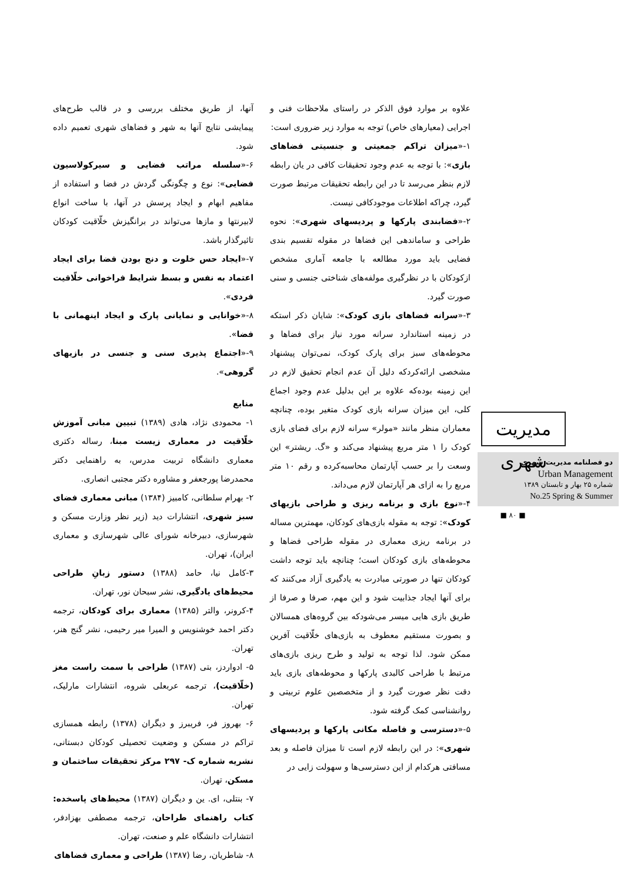علاوه بر موارد فوق الذکر در راستای ملاحظات فنی و اجرایی (معیارهای خاص) توجه به موارد زیر ضروری است:
۱-«میزان تراکم جمعیتی و جنسیتی فضاهای بازی»: با توجه به عدم وجود تحقیقات کافی در یان رابطه لازم بنظر می‌رسد تا در این رابطه تحقیقات مرتبط صورت گیرد، چراکه اطلاعات موجودکافی نیست.
۲-«فضابندی پارکها و پردیسهای شهری»: نحوه طراحی و ساماندهی این فضاها در مقوله تقسیم بندی فضایی باید مورد مطالعه با جامعه آماری مشخص ازکودکان با در نظرگیری مولفه‌های شناختی جنسی و سنی صورت گیرد.
۳-«سرانه فضاهای بازی کودک»: شایان ذکر استکه در زمینه استاندارد سرانه مورد نیاز برای فضاها و محوطه‌های سبز برای پارک کودک، نمی‌توان پیشنهاد مشخصی ارائه‌کردکه دلیل آن عدم انجام تحقیق لازم در این زمینه بوده‌که علاوه بر این بدلیل عدم وجود اجماع کلی، این میزان سرانه بازی کودک متغیر بوده، چنانچه معماران منظر مانند «مولر» سرانه لازم برای فضای بازی کودک را ۱ متر مربع پیشنهاد می‌کند و «گ. ریشتر» این وسعت را بر حسب آپارتمان محاسبه‌کرده و رقم ۱۰ متر مربع را به ازای هر آپارتمان لازم می‌داند.
۴-«نوع بازی و برنامه ریزی و طراحی بازیهای کودک»: توجه به مقوله بازی‌های کودکان، مهمترین مساله در برنامه ریزی معماری در مقوله طراحی فضاها و محوطه‌های بازی کودکان است؛ چنانچه باید توجه داشت کودکان تنها در صورتی مبادرت به یادگیری آزاد می‌کنند که برای آنها ایجاد جذابیت شود و این مهم، صرفا و صرفا از طریق بازی هایی میسر می‌شودکه بین گروه‌های همسالان و بصورت مستقیم معطوف به بازی‌های خلّاقیت آفرین ممکن شود. لذا توجه به تولید و طرح ریزی بازی‌های مرتبط با طراحی کالبدی پارکها و محوطه‌های بازی باید دقت نظر صورت گیرد و از متخصصین علوم تربیتی و روانشناسی کمک گرفته شود.
۵-«دسترسی و فاصله مکانی پارکها و پردیسهای شهری»: در این رابطه لازم است تا میزان فاصله و بعد مسافتی هرکدام از این دسترسی‌ها و سهولت زایی در
آنها، از طریق مختلف بررسی و در قالب طرح‌های پیمایشی نتایج آنها به شهر و فضاهای شهری تعمیم داده شود.
۶-«سلسله مراتب فضایی و سیرکولاسیون فضایی»: نوع و چگونگی گردش در فضا و استفاده از مفاهیم ابهام و ایجاد پرسش در آنها، با ساخت انواع لابیرنتها و مازها می‌تواند در برانگیزش خلّاقیت کودکان تاثیرگذار باشد.
۷-«ایجاد حس خلوت و دنج بودن فضا برای ایجاد اعتماد به نفس و بسط شرایط فراخوانی خلّاقیت فردی».
۸-«خوانایی و نمایانی پارک و ایجاد اینهمانی با فضا».
۹-«اجتماع پذیری سنی و جنسی در بازیهای گروهی».
منابع
۱- محمودی نژاد، هادی (۱۳۸۹) تبیین مبانی آموزش خلّاقیت در معماری زیست مبنا، رساله دکتری معماری دانشگاه تربیت مدرس، به راهنمایی دکتر محمدرضا پورجعفر و مشاوره دکتر مجتبی انصاری.
۲- بهرام سلطانی، کامبیز (۱۳۸۴) مبانی معماری فضای سبز شهری، انتشارات دید (زیر نظر وزارت مسکن و شهرسازی، دبیرخانه شورای عالی شهرسازی و معماری ایران)، تهران.
۳-کامل نیا، حامد (۱۳۸۸) دستور زبانِ طراحی محیط‌های یادگیری، نشر سبحان نور، تهران.
۴-کرونر، والتر (۱۳۸۵) معماری برای کودکان، ترجمه دکتر احمد خوشنویس و المیرا میر رحیمی، نشر گنج هنر، تهران.
۵- ادواردز، بتی (۱۳۸۷) طراحی با سمت راست مغز (خلّاقیت)، ترجمه عربعلی شروه، انتشارات مارلیک، تهران.
۶- بهروز فر، فریبرز و دیگران (۱۳۷۸) رابطه همسازی تراکم در مسکن و وضعیت تحصیلی کودکان دبستانی، نشریه شماره ک- ۲۹۷ مرکز تحقیقات ساختمان و مسکن، تهران.
۷- بنتلی، ای. ین و دیگران (۱۳۸۷) محیط‌های پاسخده: کتاب راهنمای طراحان، ترجمه مصطفی بهزادفر، انتشارات دانشگاه علم و صنعت، تهران.
۸- شاطریان، رضا (۱۳۸۷) طراحی و معماری فضاهای
مدیریت شهری
دو فصلنامه مدیریت شهری
Urban Management
شماره ۲۵ بهار و تابستان ۱۳۸۹
No.25 Spring & Summer
■ ۸۰ ■